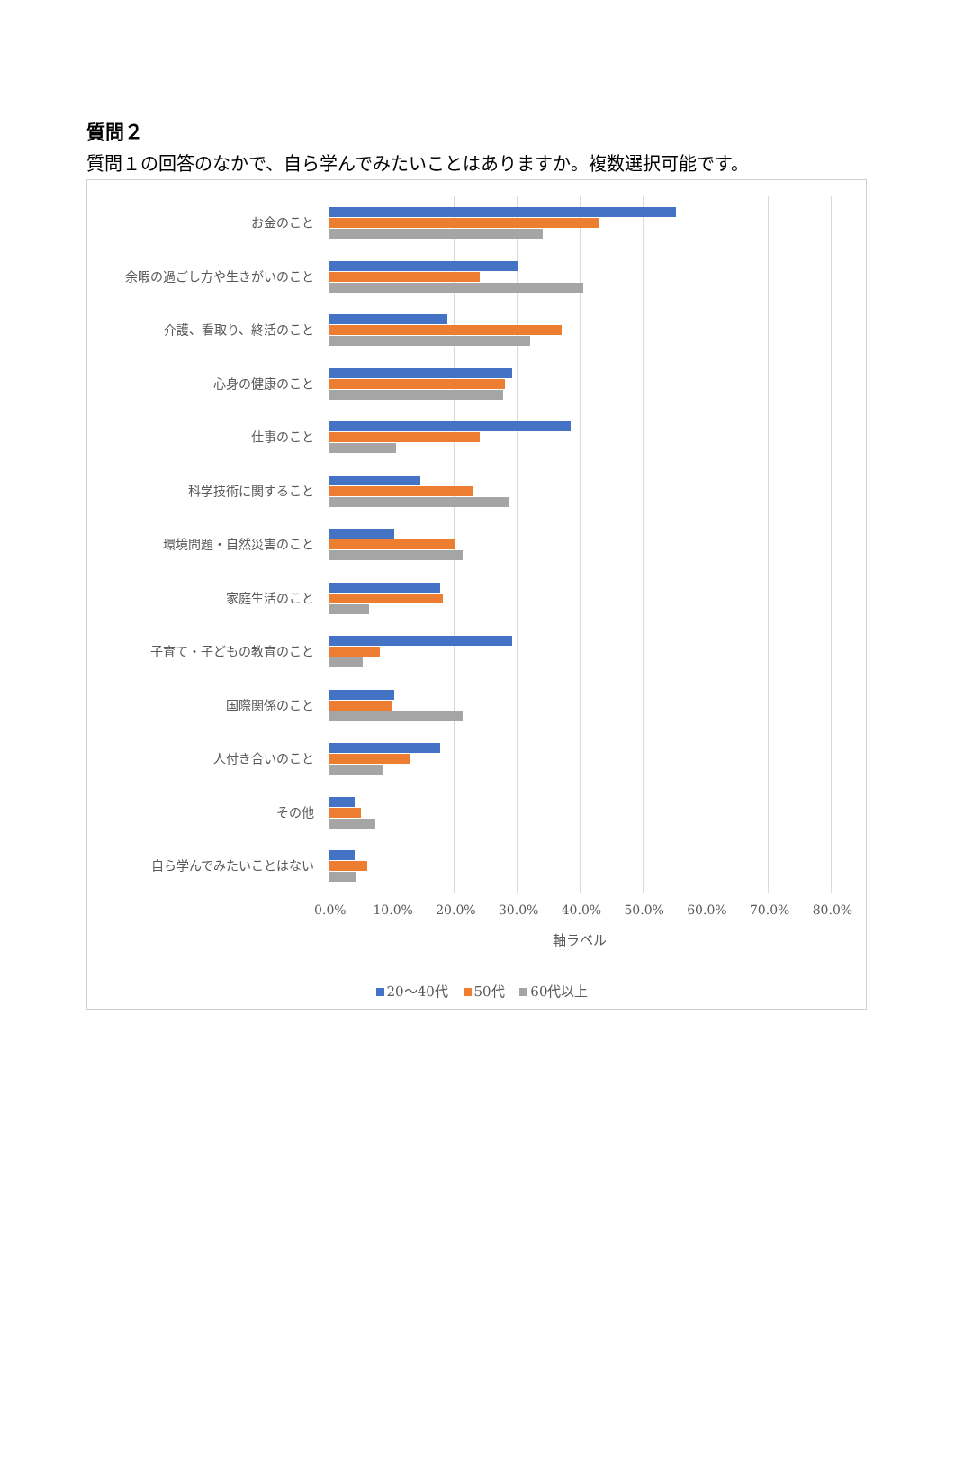質問２
質問１の回答のなかで、自ら学んでみたいことはありますか。複数選択可能です。
お金のこと
余暇の過ごし方や生きがいのこと
介護、看取り、終活のこと
心身の健康のこと
仕事のこと
科学技術に関すること
環境問題・自然災害のこと
家庭生活のこと
子育て・子どもの教育のこと
国際関係のこと
人付き合いのこと
その他
自ら学んでみたいことはない
0.0% 10.0% 20.0% 30.0% 40.0% 50.0% 60.0% 70.0% 80.0%
軸ラベル
20～40代 50代 60代以上